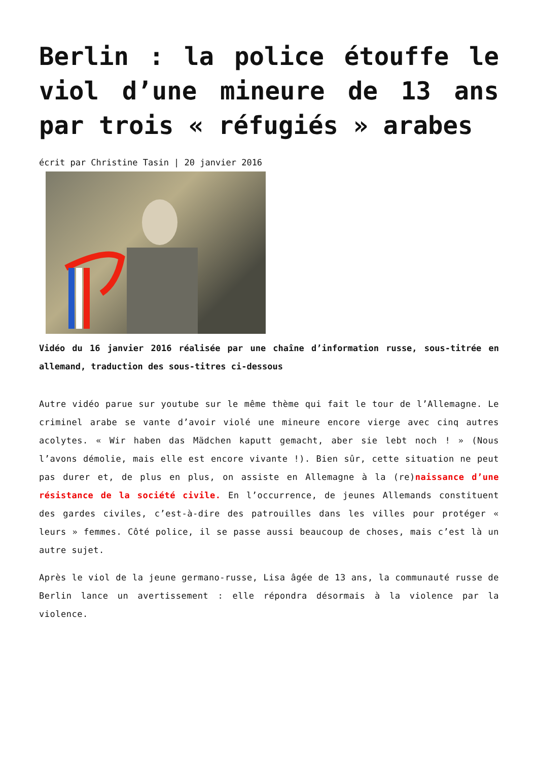Berlin : la police étouffe le viol d’une mineure de 13 ans par trois « réfugiés » arabes
écrit par Christine Tasin | 20 janvier 2016
Vidéo du 16 janvier 2016 réalisée par une chaîne d’information russe, sous-titrée en allemand, traduction des sous-titres ci-dessous
Autre vidéo parue sur youtube sur le même thème qui fait le tour de l’Allemagne. Le criminel arabe se vante d’avoir violé une mineure encore vierge avec cinq autres acolytes. « Wir haben das Mädchen kaputt gemacht, aber sie lebt noch ! » (Nous l’avons démolie, mais elle est encore vivante !). Bien sûr, cette situation ne peut pas durer et, de plus en plus, on assiste en Allemagne à la (re)naissance d’une résistance de la société civile. En l’occurrence, de jeunes Allemands constituent des gardes civiles, c’est-à-dire des patrouilles dans les villes pour protéger « leurs » femmes. Côté police, il se passe aussi beaucoup de choses, mais c’est là un autre sujet.
Après le viol de la jeune germano-russe, Lisa âgée de 13 ans, la communauté russe de Berlin lance un avertissement : elle répondra désormais à la violence par la violence.